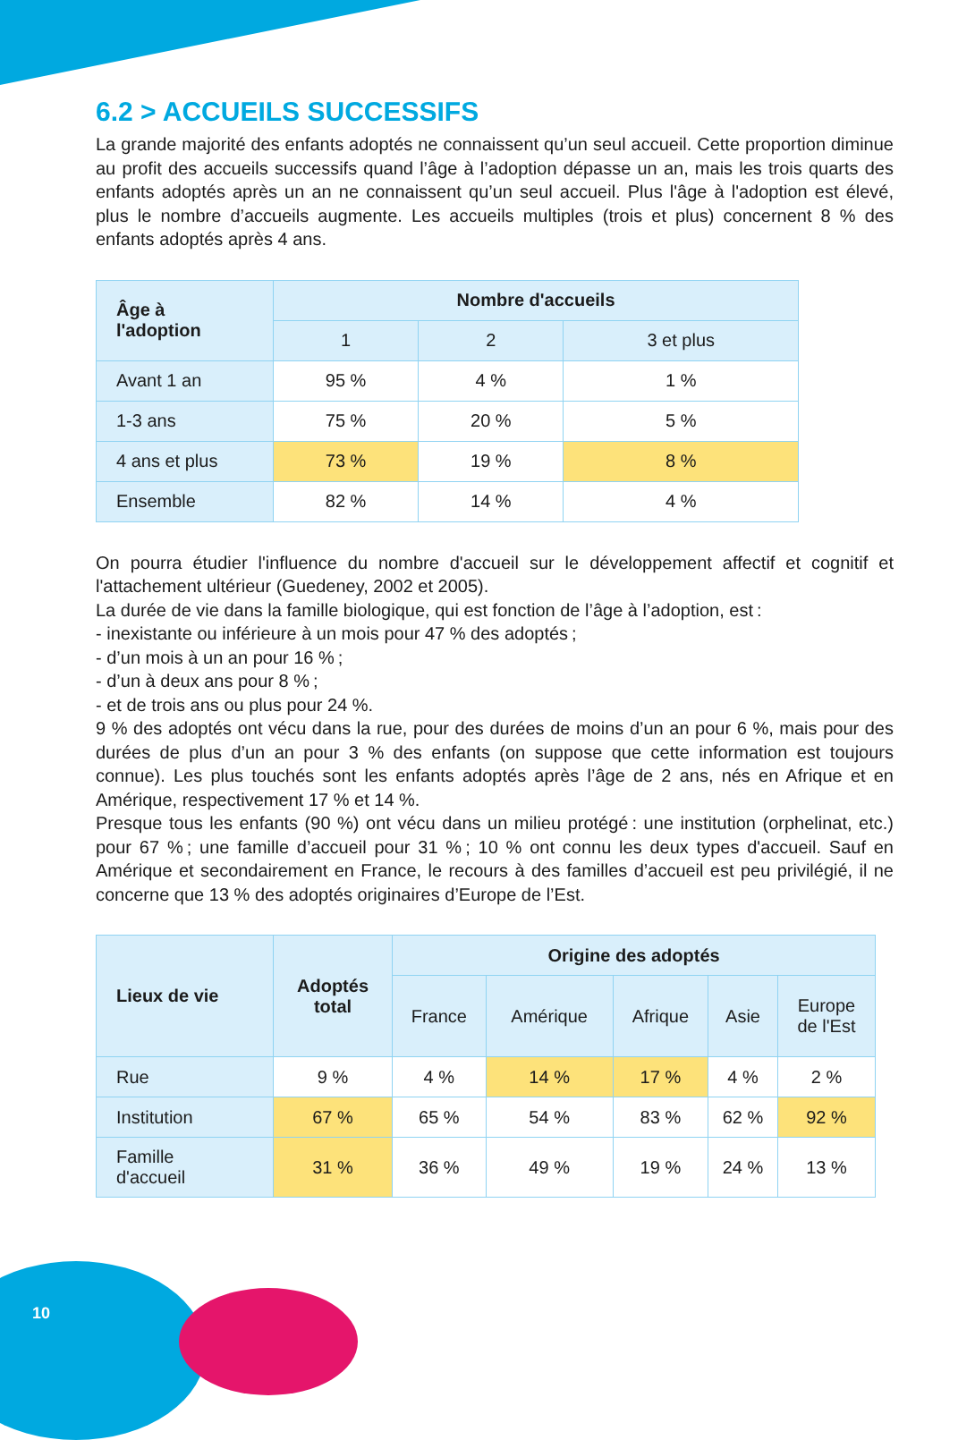6.2 > ACCUEILS SUCCESSIFS
La grande majorité des enfants adoptés ne connaissent qu’un seul accueil. Cette proportion diminue au profit des accueils successifs quand l’âge à l’adoption dépasse un an, mais les trois quarts des enfants adoptés après un an ne connaissent qu’un seul accueil. Plus l'âge à l'adoption est élevé, plus le nombre d’accueils augmente. Les accueils multiples (trois et plus) concernent 8 % des enfants adoptés après 4 ans.
| Âge à l'adoption | Nombre d'accueils | | |
| --- | --- | --- | --- |
| | 1 | 2 | 3 et plus |
| Avant 1 an | 95 % | 4 % | 1 % |
| 1-3 ans | 75 % | 20 % | 5 % |
| 4 ans et plus | 73 % | 19 % | 8 % |
| Ensemble | 82 % | 14 % | 4 % |
On pourra étudier l'influence du nombre d'accueil sur le développement affectif et cognitif et l'attachement ultérieur (Guedeney, 2002 et 2005).
La durée de vie dans la famille biologique, qui est fonction de l’âge à l’adoption, est :
- inexistante ou inférieure à un mois pour 47 % des adoptés ;
- d’un mois à un an pour 16 % ;
- d’un à deux ans pour 8 % ;
- et de trois ans ou plus pour 24 %.
9 % des adoptés ont vécu dans la rue, pour des durées de moins d’un an pour 6 %, mais pour des durées de plus d’un an pour 3 % des enfants (on suppose que cette information est toujours connue). Les plus touchés sont les enfants adoptés après l’âge de 2 ans, nés en Afrique et en Amérique, respectivement 17 % et 14 %.
Presque tous les enfants (90 %) ont vécu dans un milieu protégé : une institution (orphelinat, etc.) pour 67 % ; une famille d’accueil pour 31 % ; 10 % ont connu les deux types d'accueil. Sauf en Amérique et secondairement en France, le recours à des familles d’accueil est peu privilégié, il ne concerne que 13 % des adoptés originaires d’Europe de l’Est.
| Lieux de vie | Adoptés total | Origine des adoptés | | | | |
| --- | --- | --- | --- | --- | --- | --- |
| | | France | Amérique | Afrique | Asie | Europe de l'Est |
| Rue | 9 % | 4 % | 14 % | 17 % | 4 % | 2 % |
| Institution | 67 % | 65 % | 54 % | 83 % | 62 % | 92 % |
| Famille d'accueil | 31 % | 36 % | 49 % | 19 % | 24 % | 13 % |
10